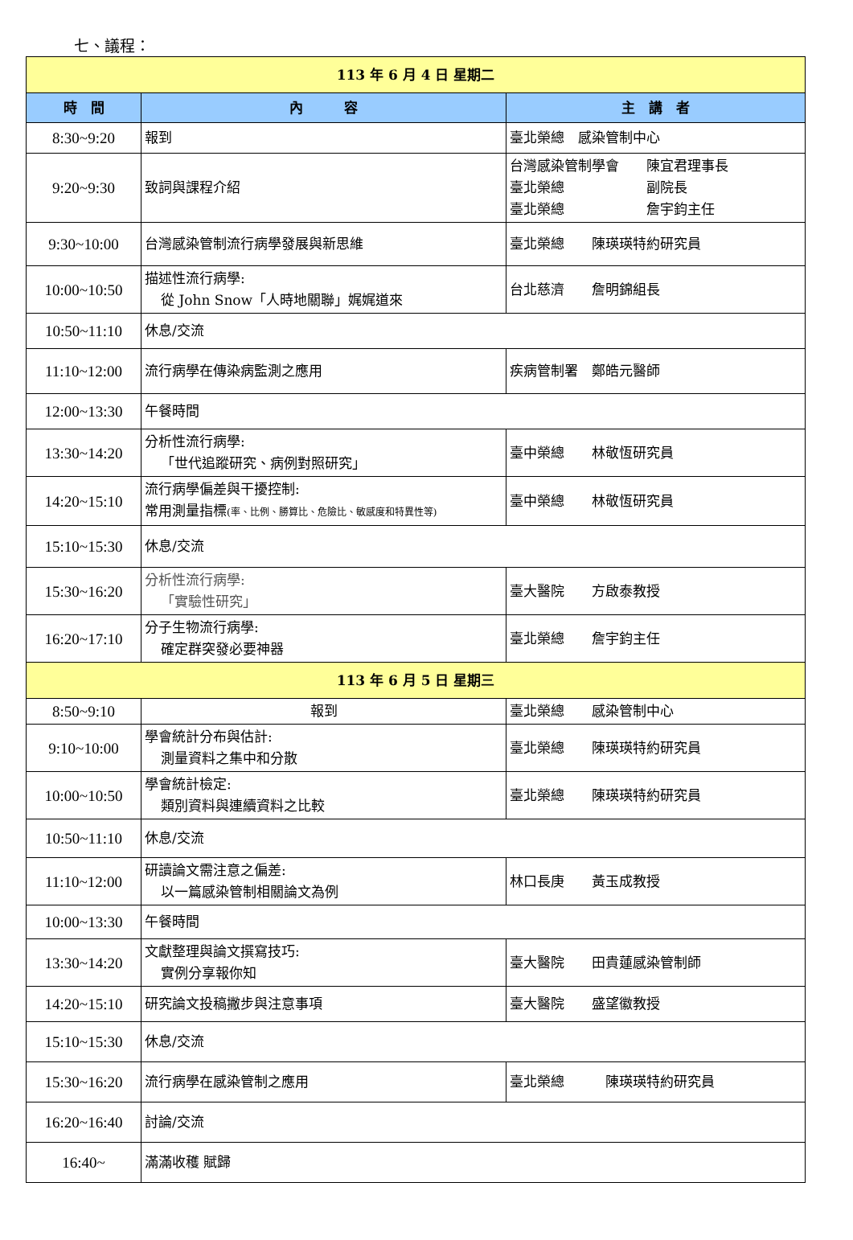七、議程：
| 113 年 6 月 4 日 星期二 | | |
| 時 間 | 內 容 | 主 講 者 |
| 8:30~9:20 | 報到 | 臺北榮總 感染管制中心 |
| 9:20~9:30 | 致詞與課程介紹 | 台灣感染管制學會 陳宜君理事長 臺北榮總 副院長 臺北榮總 詹宇鈞主任 |
| 9:30~10:00 | 台灣感染管制流行病學發展與新思維 | 臺北榮總 陳瑛瑛特約研究員 |
| 10:00~10:50 | 描述性流行病學: 從 John Snow「人時地關聯」娓娓道來 | 台北慈濟 詹明錦組長 |
| 10:50~11:10 | 休息/交流 | |
| 11:10~12:00 | 流行病學在傳染病監測之應用 | 疾病管制署 鄭皓元醫師 |
| 12:00~13:30 | 午餐時間 | |
| 13:30~14:20 | 分析性流行病學: 「世代追蹤研究、病例對照研究」 | 臺中榮總 林敬恆研究員 |
| 14:20~15:10 | 流行病學偏差與干擾控制: 常用測量指標 (率、比例、勝算比、危險比、敏感度和特異性等) | 臺中榮總 林敬恆研究員 |
| 15:10~15:30 | 休息/交流 | |
| 15:30~16:20 | 分析性流行病學: 「實驗性研究」 | 臺大醫院 方啟泰教授 |
| 16:20~17:10 | 分子生物流行病學: 確定群突發必要神器 | 臺北榮總 詹宇鈞主任 |
| 113 年 6 月 5 日 星期三 | | |
| 8:50~9:10 | 報到 | 臺北榮總 感染管制中心 |
| 9:10~10:00 | 學會統計分布與估計: 測量資料之集中和分散 | 臺北榮總 陳瑛瑛特約研究員 |
| 10:00~10:50 | 學會統計檢定: 類別資料與連續資料之比較 | 臺北榮總 陳瑛瑛特約研究員 |
| 10:50~11:10 | 休息/交流 | |
| 11:10~12:00 | 研讀論文需注意之偏差: 以一篇感染管制相關論文為例 | 林口長庚 黃玉成教授 |
| 10:00~13:30 | 午餐時間 | |
| 13:30~14:20 | 文獻整理與論文撰寫技巧: 實例分享報你知 | 臺大醫院 田貴蓮感染管制師 |
| 14:20~15:10 | 研究論文投稿撇步與注意事項 | 臺大醫院 盛望徽教授 |
| 15:10~15:30 | 休息/交流 | |
| 15:30~16:20 | 流行病學在感染管制之應用 | 臺北榮總 陳瑛瑛特約研究員 |
| 16:20~16:40 | 討論/交流 | |
| 16:40~ | 滿滿收穫 賦歸 | |